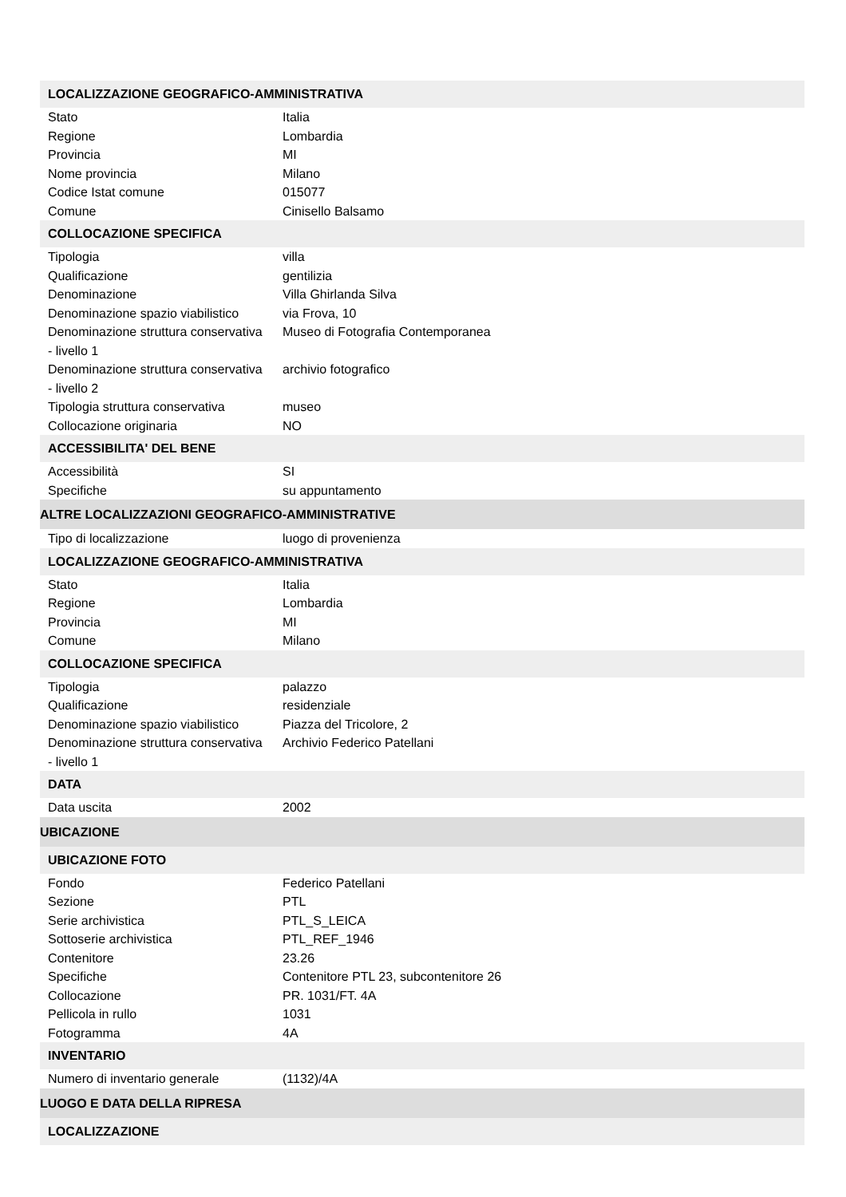| LOCALIZZAZIONE GEOGRAFICO-AMMINISTRATIVA | |
| Stato | Italia |
| Regione | Lombardia |
| Provincia | MI |
| Nome provincia | Milano |
| Codice Istat comune | 015077 |
| Comune | Cinisello Balsamo |
| COLLOCAZIONE SPECIFICA | |
| Tipologia | villa |
| Qualificazione | gentilizia |
| Denominazione | Villa Ghirlanda Silva |
| Denominazione spazio viabilistico | via Frova, 10 |
| Denominazione struttura conservativa - livello 1 | Museo di Fotografia Contemporanea |
| Denominazione struttura conservativa - livello 2 | archivio fotografico |
| Tipologia struttura conservativa | museo |
| Collocazione originaria | NO |
| ACCESSIBILITA' DEL BENE | |
| Accessibilità | SI |
| Specifiche | su appuntamento |
| ALTRE LOCALIZZAZIONI GEOGRAFICO-AMMINISTRATIVE | |
| Tipo di localizzazione | luogo di provenienza |
| LOCALIZZAZIONE GEOGRAFICO-AMMINISTRATIVA | |
| Stato | Italia |
| Regione | Lombardia |
| Provincia | MI |
| Comune | Milano |
| COLLOCAZIONE SPECIFICA | |
| Tipologia | palazzo |
| Qualificazione | residenziale |
| Denominazione spazio viabilistico | Piazza del Tricolore, 2 |
| Denominazione struttura conservativa - livello 1 | Archivio Federico Patellani |
| DATA | |
| Data uscita | 2002 |
| UBICAZIONE | |
| UBICAZIONE FOTO | |
| Fondo | Federico Patellani |
| Sezione | PTL |
| Serie archivistica | PTL_S_LEICA |
| Sottoserie archivistica | PTL_REF_1946 |
| Contenitore | 23.26 |
| Specifiche | Contenitore PTL 23, subcontenitore 26 |
| Collocazione | PR. 1031/FT. 4A |
| Pellicola in rullo | 1031 |
| Fotogramma | 4A |
| INVENTARIO | |
| Numero di inventario generale | (1132)/4A |
| LUOGO E DATA DELLA RIPRESA | |
| LOCALIZZAZIONE | |